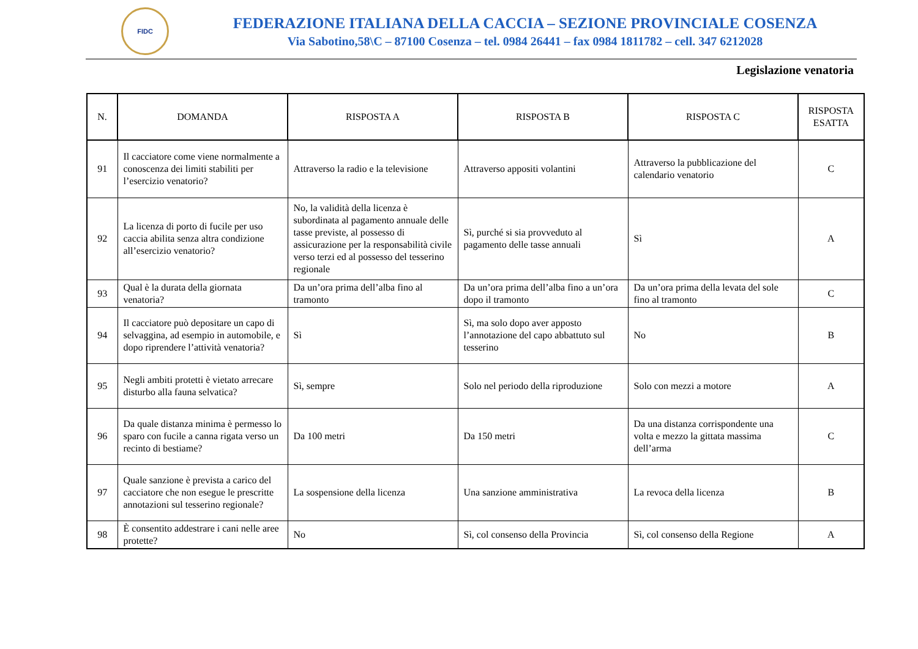FIDC
FEDERAZIONE ITALIANA DELLA CACCIA – SEZIONE PROVINCIALE COSENZA
Via Sabotino,58\C – 87100 Cosenza – tel. 0984 26441 – fax 0984 1811782 – cell. 347 6212028
Legislazione venatoria
| N. | DOMANDA | RISPOSTA A | RISPOSTA B | RISPOSTA C | RISPOSTA ESATTA |
| --- | --- | --- | --- | --- | --- |
| 91 | Il cacciatore come viene normalmente a conoscenza dei limiti stabiliti per l’esercizio venatorio? | Attraverso la radio e la televisione | Attraverso appositi volantini | Attraverso la pubblicazione del calendario venatorio | C |
| 92 | La licenza di porto di fucile per uso caccia abilita senza altra condizione all’esercizio venatorio? | No, la validità della licenza è subordinata al pagamento annuale delle tasse previste, al possesso di assicurazione per la responsabilità civile verso terzi ed al possesso del tesserino regionale | Sì, purché si sia provveduto al pagamento delle tasse annuali | Sì | A |
| 93 | Qual è la durata della giornata venatoria? | Da un’ora prima dell’alba fino al tramonto | Da un’ora prima dell’alba fino a un’ora dopo il tramonto | Da un’ora prima della levata del sole fino al tramonto | C |
| 94 | Il cacciatore può depositare un capo di selvaggina, ad esempio in automobile, e dopo riprendere l’attività venatoria? | Sì | Sì, ma solo dopo aver apposto l’annotazione del capo abbattuto sul tesserino | No | B |
| 95 | Negli ambiti protetti è vietato arrecare disturbo alla fauna selvatica? | Sì, sempre | Solo nel periodo della riproduzione | Solo con mezzi a motore | A |
| 96 | Da quale distanza minima è permesso lo sparo con fucile a canna rigata verso un recinto di bestiame? | Da 100 metri | Da 150 metri | Da una distanza corrispondente una volta e mezzo la gittata massima dell’arma | C |
| 97 | Quale sanzione è prevista a carico del cacciatore che non esegue le prescritte annotazioni sul tesserino regionale? | La sospensione della licenza | Una sanzione amministrativa | La revoca della licenza | B |
| 98 | È consentito addestrare i cani nelle aree protette? | No | Sì, col consenso della Provincia | Sì, col consenso della Regione | A |